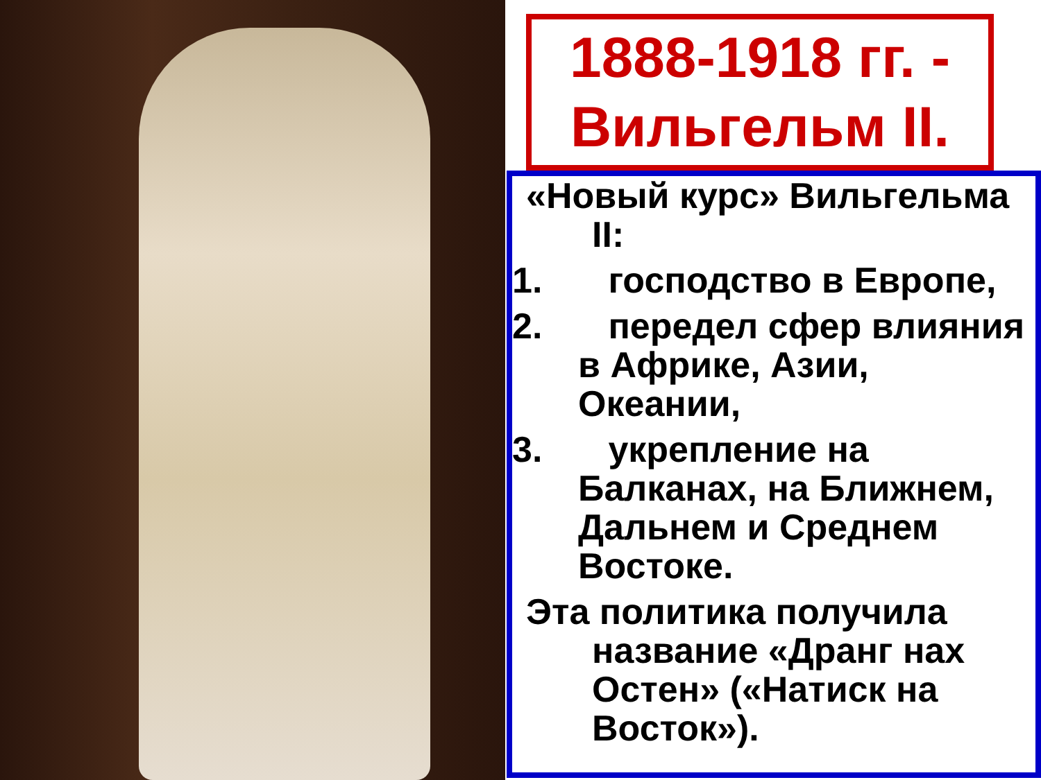1888-1918 гг. -
Вильгельм II.
«Новый курс» Вильгельма II:
1. господство в Европе,
2. передел сфер влияния в Африке, Азии, Океании,
3. укрепление на Балканах, на Ближнем, Дальнем и Среднем Востоке.
Эта политика получила название «Дранг нах Остен» («Натиск на Восток»).